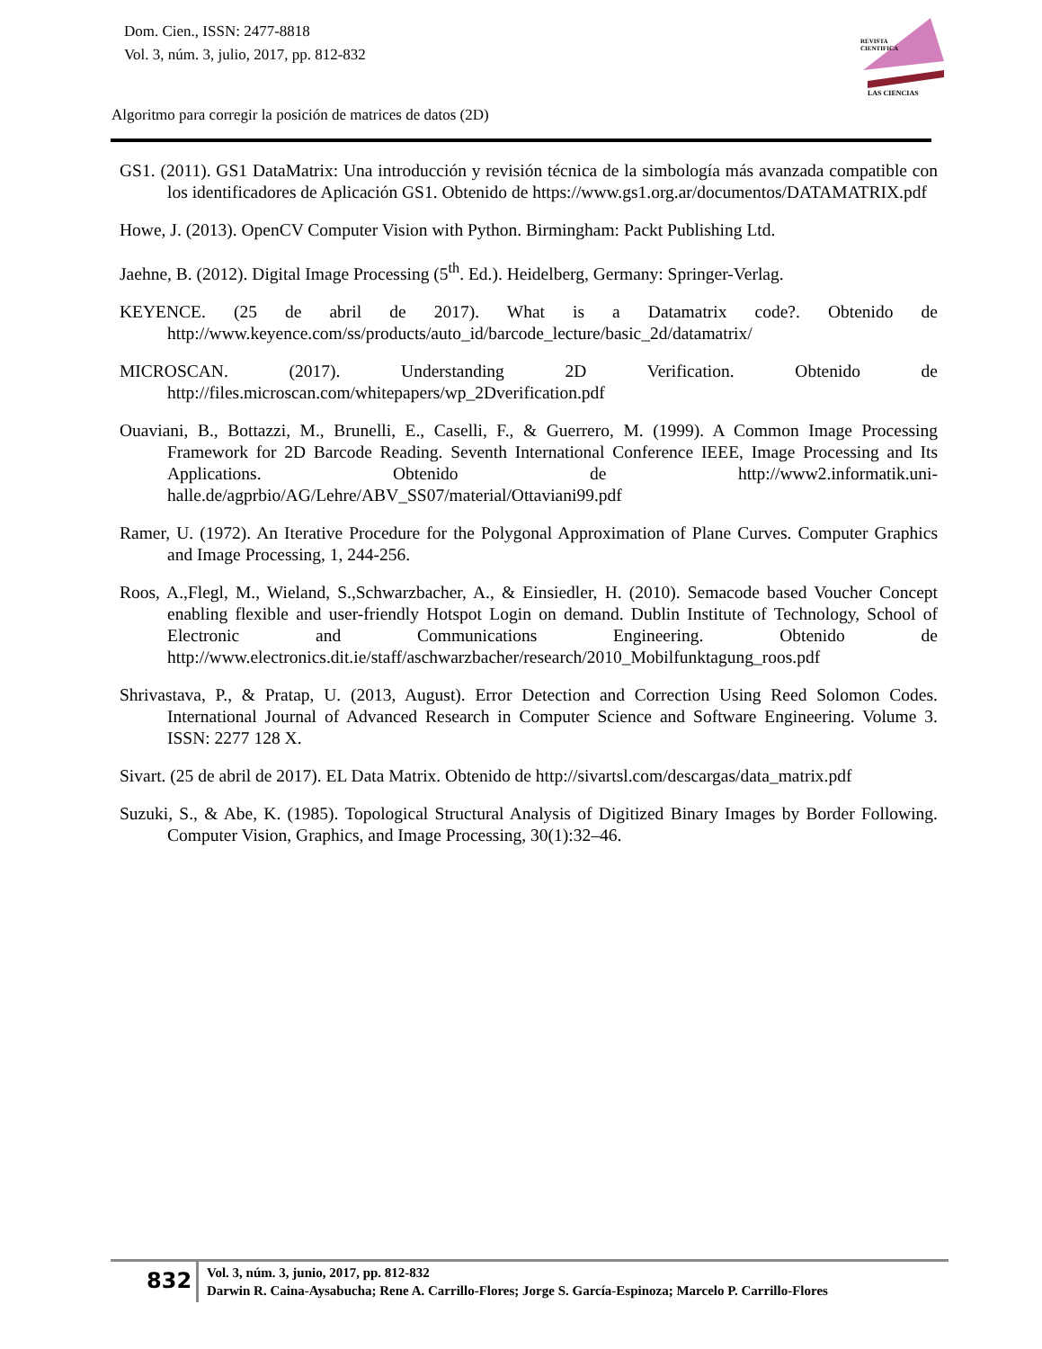Dom. Cien., ISSN: 2477-8818
Vol. 3, núm. 3, julio, 2017, pp. 812-832
REVISTA
CIENTIFICA
LAS CIENCIAS
Algoritmo para corregir la posición de matrices de datos (2D)
GS1. (2011). GS1 DataMatrix: Una introducción y revisión técnica de la simbología más avanzada compatible con los identificadores de Aplicación GS1. Obtenido de https://www.gs1.org.ar/documentos/DATAMATRIX.pdf
Howe, J. (2013). OpenCV Computer Vision with Python. Birmingham: Packt Publishing Ltd.
Jaehne, B. (2012). Digital Image Processing (5<sup>th</sup>. Ed.). Heidelberg, Germany: Springer-Verlag.
KEYENCE. (25 de abril de 2017). What is a Datamatrix code?. Obtenido de http://www.keyence.com/ss/products/auto_id/barcode_lecture/basic_2d/datamatrix/
MICROSCAN. (2017). Understanding 2D Verification. Obtenido de http://files.microscan.com/whitepapers/wp_2Dverification.pdf
Ouaviani, B., Bottazzi, M., Brunelli, E., Caselli, F., & Guerrero, M. (1999). A Common Image Processing Framework for 2D Barcode Reading. Seventh International Conference IEEE, Image Processing and Its Applications. Obtenido de http://www2.informatik.uni-halle.de/agprbio/AG/Lehre/ABV_SS07/material/Ottaviani99.pdf
Ramer, U. (1972). An Iterative Procedure for the Polygonal Approximation of Plane Curves. Computer Graphics and Image Processing, 1, 244-256.
Roos, A.,Flegl, M., Wieland, S.,Schwarzbacher, A., & Einsiedler, H. (2010). Semacode based Voucher Concept enabling flexible and user-friendly Hotspot Login on demand. Dublin Institute of Technology, School of Electronic and Communications Engineering. Obtenido de http://www.electronics.dit.ie/staff/aschwarzbacher/research/2010_Mobilfunktagung_roos.pdf
Shrivastava, P., & Pratap, U. (2013, August). Error Detection and Correction Using Reed Solomon Codes. International Journal of Advanced Research in Computer Science and Software Engineering. Volume 3. ISSN: 2277 128 X.
Sivart. (25 de abril de 2017). EL Data Matrix. Obtenido de http://sivartsl.com/descargas/data_matrix.pdf
Suzuki, S., & Abe, K. (1985). Topological Structural Analysis of Digitized Binary Images by Border Following. Computer Vision, Graphics, and Image Processing, 30(1):32–46.
832
Vol. 3, núm. 3, junio, 2017, pp. 812-832
Darwin R. Caina-Aysabucha; Rene A. Carrillo-Flores; Jorge S. García-Espinoza; Marcelo P. Carrillo-Flores